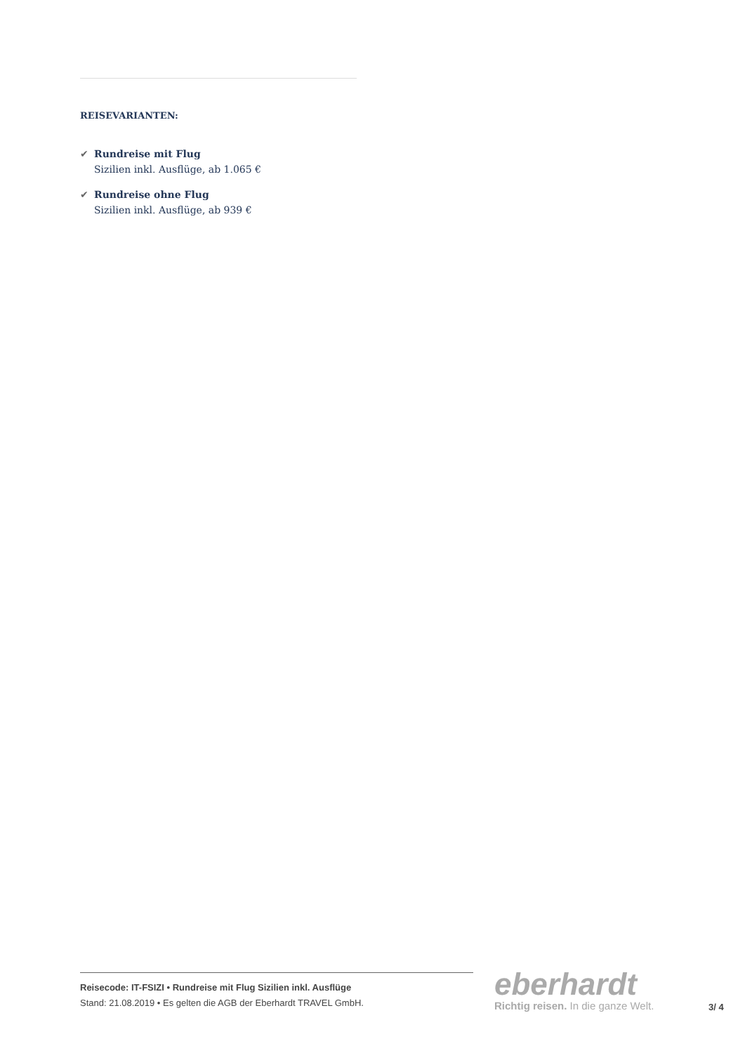REISEVARIANTEN:
✔ Rundreise mit Flug
Sizilien inkl. Ausflüge, ab 1.065 €
✔ Rundreise ohne Flug
Sizilien inkl. Ausflüge, ab 939 €
Reisecode: IT-FSIZI • Rundreise mit Flug Sizilien inkl. Ausflüge
Stand: 21.08.2019 • Es gelten die AGB der Eberhardt TRAVEL GmbH.
eberhardt
Richtig reisen. In die ganze Welt.
3/ 4